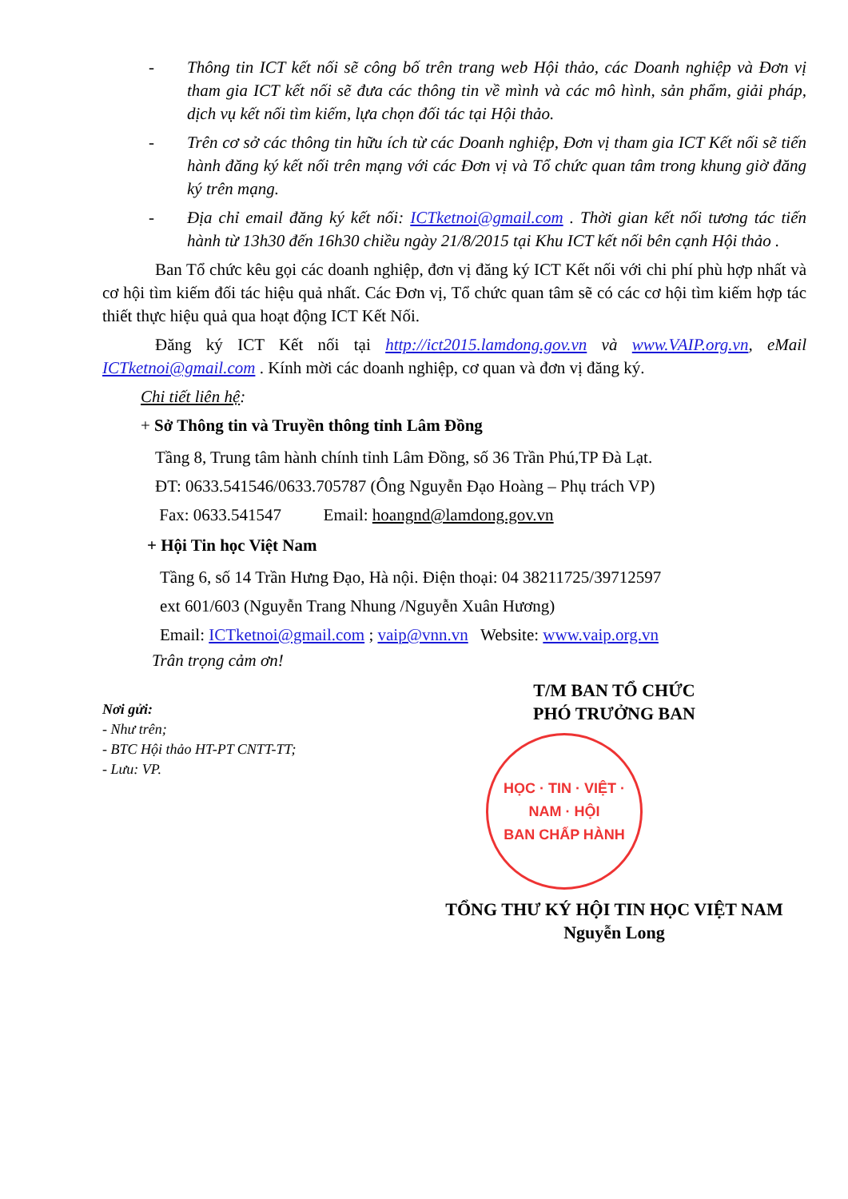- Thông tin ICT kết nối sẽ công bố trên trang web Hội thảo, các Doanh nghiệp và Đơn vị tham gia ICT kết nối sẽ đưa các thông tin về mình và các mô hình, sản phẩm, giải pháp, dịch vụ kết nối tìm kiếm, lựa chọn đối tác tại Hội thảo.
- Trên cơ sở các thông tin hữu ích từ các Doanh nghiệp, Đơn vị tham gia ICT Kết nối sẽ tiến hành đăng ký kết nối trên mạng với các Đơn vị và Tổ chức quan tâm trong khung giờ đăng ký trên mạng.
- Địa chỉ email đăng ký kết nối: ICTketnoi@gmail.com . Thời gian kết nối tương tác tiến hành từ 13h30 đến 16h30 chiều ngày 21/8/2015 tại Khu ICT kết nối bên cạnh Hội thảo .
Ban Tổ chức kêu gọi các doanh nghiệp, đơn vị đăng ký ICT Kết nối với chi phí phù hợp nhất và cơ hội tìm kiếm đối tác hiệu quả nhất. Các Đơn vị, Tổ chức quan tâm sẽ có các cơ hội tìm kiếm hợp tác thiết thực hiệu quả qua hoạt động ICT Kết Nối.
Đăng ký ICT Kết nối tại http://ict2015.lamdong.gov.vn và www.VAIP.org.vn, eMail ICTketnoi@gmail.com . Kính mời các doanh nghiệp, cơ quan và đơn vị đăng ký.
Chi tiết liên hệ:
+ Sở Thông tin và Truyền thông tỉnh Lâm Đồng
Tầng 8, Trung tâm hành chính tỉnh Lâm Đồng, số 36 Trần Phú,TP Đà Lạt.
ĐT: 0633.541546/0633.705787 (Ông Nguyễn Đạo Hoàng – Phụ trách VP)
Fax: 0633.541547 Email: hoangnd@lamdong.gov.vn
+ Hội Tin học Việt Nam
Tầng 6, số 14 Trần Hưng Đạo, Hà nội. Điện thoại: 04 38211725/39712597
ext 601/603 (Nguyễn Trang Nhung /Nguyễn Xuân Hương)
Email: ICTketnoi@gmail.com ; vaip@vnn.vn Website: www.vaip.org.vn
Trân trọng cảm ơn!
Nơi gửi:
- Như trên;
- BTC Hội thảo HT-PT CNTT-TT;
- Lưu: VP.
T/M BAN TỔ CHỨC
PHÓ TRƯỞNG BAN
HỌC · TIN · VIỆT · NAM · HỘI
BAN CHẤP HÀNH
TỔNG THƯ KÝ HỘI TIN HỌC VIỆT NAM
Nguyễn Long